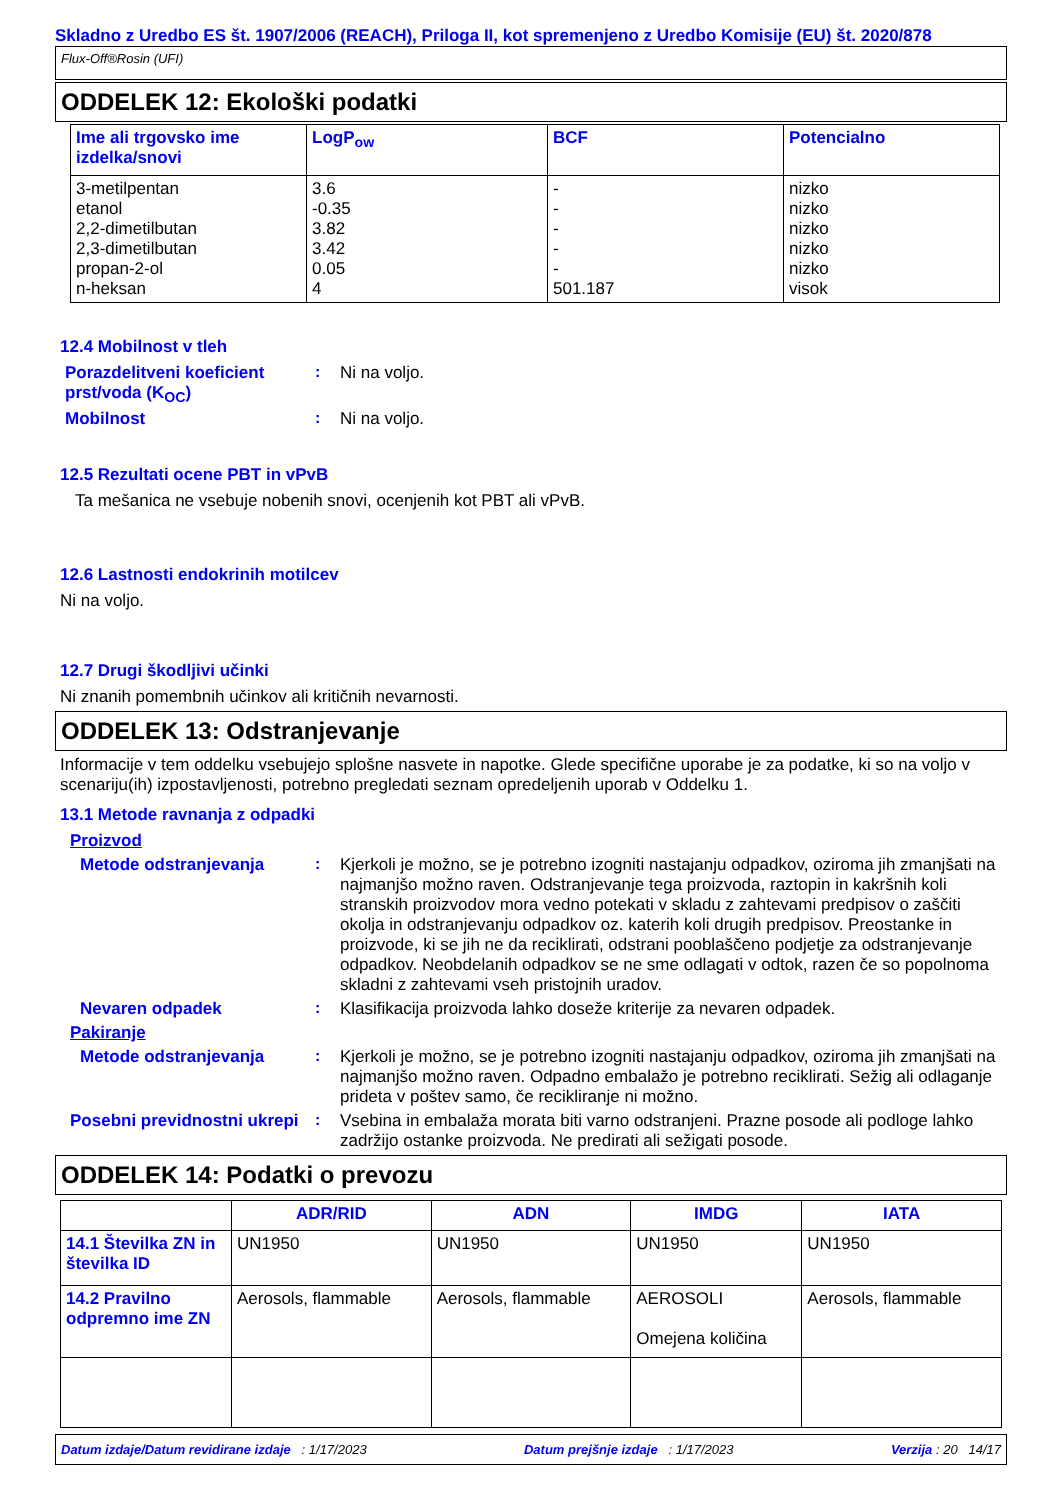Skladno z Uredbo ES št. 1907/2006 (REACH), Priloga II, kot spremenjeno z Uredbo Komisije (EU) št. 2020/878
Flux-Off®Rosin (UFI)
ODDELEK 12: Ekološki podatki
| Ime ali trgovsko ime izdelka/snovi | LogP<sub>ow</sub> | BCF | Potencialno |
| --- | --- | --- | --- |
| 3-metilpentan etanol 2,2-dimetilbutan 2,3-dimetilbutan propan-2-ol n-heksan | 3.6 -0.35 3.82 3.42 0.05 4 | - - - - - 501.187 | nizko nizko nizko nizko nizko visok |
12.4 Mobilnost v tleh
Porazdelitveni koeficient prst/voda (K<sub>OC</sub>)
:
Ni na voljo.
Mobilnost :
Ni na voljo.
12.5 Rezultati ocene PBT in vPvB
Ta mešanica ne vsebuje nobenih snovi, ocenjenih kot PBT ali vPvB.
12.6 Lastnosti endokrinih motilcev
Ni na voljo.
12.7 Drugi škodljivi učinki
Ni znanih pomembnih učinkov ali kritičnih nevarnosti.
ODDELEK 13: Odstranjevanje
Informacije v tem oddelku vsebujejo splošne nasvete in napotke. Glede specifične uporabe je za podatke, ki so na voljo v scenariju(ih) izpostavljenosti, potrebno pregledati seznam opredeljenih uporab v Oddelku 1.
13.1 Metode ravnanja z odpadki
Proizvod
Metode odstranjevanja :
Kjerkoli je možno, se je potrebno izogniti nastajanju odpadkov, oziroma jih zmanjšati na najmanjšo možno raven. Odstranjevanje tega proizvoda, raztopin in kakršnih koli stranskih proizvodov mora vedno potekati v skladu z zahtevami predpisov o zaščiti okolja in odstranjevanju odpadkov oz. katerih koli drugih predpisov. Preostanke in proizvode, ki se jih ne da reciklirati, odstrani pooblaščeno podjetje za odstranjevanje odpadkov. Neobdelanih odpadkov se ne sme odlagati v odtok, razen če so popolnoma skladni z zahtevami vseh pristojnih uradov.
Nevaren odpadek :
Klasifikacija proizvoda lahko doseže kriterije za nevaren odpadek.
Pakiranje
Metode odstranjevanja :
Kjerkoli je možno, se je potrebno izogniti nastajanju odpadkov, oziroma jih zmanjšati na najmanjšo možno raven. Odpadno embalažo je potrebno reciklirati. Sežig ali odlaganje prideta v poštev samo, če recikliranje ni možno.
Posebni previdnostni ukrepi
:
Vsebina in embalaža morata biti varno odstranjeni. Prazne posode ali podloge lahko zadržijo ostanke proizvoda. Ne predirati ali sežigati posode.
ODDELEK 14: Podatki o prevozu
| | ADR/RID | ADN | IMDG | IATA |
| --- | --- | --- | --- | --- |
| 14.1 Številka ZN in številka ID | UN1950 | UN1950 | UN1950 | UN1950 |
| 14.2 Pravilno odpremno ime ZN | Aerosols, flammable | Aerosols, flammable | AEROSOLI Omejena količina | Aerosols, flammable |
Datum izdaje/Datum revidirane izdaje : 1/17/2023 Datum prejšnje izdaje : 1/17/2023 Verzija : 20 14/17